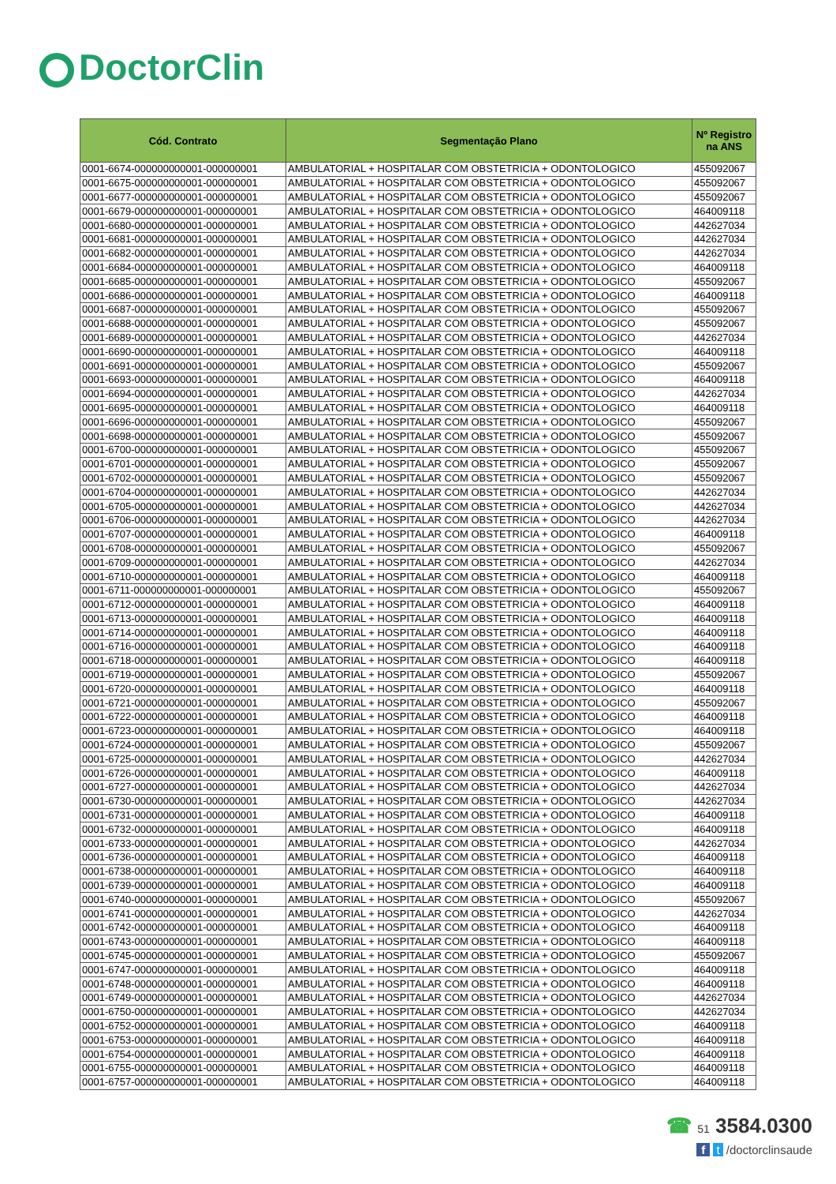DoctorClin
| Cód. Contrato | Segmentação Plano | Nº Registro na ANS |
| --- | --- | --- |
| 0001-6674-000000000001-000000001 | AMBULATORIAL + HOSPITALAR COM OBSTETRICIA + ODONTOLOGICO | 455092067 |
| 0001-6675-000000000001-000000001 | AMBULATORIAL + HOSPITALAR COM OBSTETRICIA + ODONTOLOGICO | 455092067 |
| 0001-6677-000000000001-000000001 | AMBULATORIAL + HOSPITALAR COM OBSTETRICIA + ODONTOLOGICO | 455092067 |
| 0001-6679-000000000001-000000001 | AMBULATORIAL + HOSPITALAR COM OBSTETRICIA + ODONTOLOGICO | 464009118 |
| 0001-6680-000000000001-000000001 | AMBULATORIAL + HOSPITALAR COM OBSTETRICIA + ODONTOLOGICO | 442627034 |
| 0001-6681-000000000001-000000001 | AMBULATORIAL + HOSPITALAR COM OBSTETRICIA + ODONTOLOGICO | 442627034 |
| 0001-6682-000000000001-000000001 | AMBULATORIAL + HOSPITALAR COM OBSTETRICIA + ODONTOLOGICO | 442627034 |
| 0001-6684-000000000001-000000001 | AMBULATORIAL + HOSPITALAR COM OBSTETRICIA + ODONTOLOGICO | 464009118 |
| 0001-6685-000000000001-000000001 | AMBULATORIAL + HOSPITALAR COM OBSTETRICIA + ODONTOLOGICO | 455092067 |
| 0001-6686-000000000001-000000001 | AMBULATORIAL + HOSPITALAR COM OBSTETRICIA + ODONTOLOGICO | 464009118 |
| 0001-6687-000000000001-000000001 | AMBULATORIAL + HOSPITALAR COM OBSTETRICIA + ODONTOLOGICO | 455092067 |
| 0001-6688-000000000001-000000001 | AMBULATORIAL + HOSPITALAR COM OBSTETRICIA + ODONTOLOGICO | 455092067 |
| 0001-6689-000000000001-000000001 | AMBULATORIAL + HOSPITALAR COM OBSTETRICIA + ODONTOLOGICO | 442627034 |
| 0001-6690-000000000001-000000001 | AMBULATORIAL + HOSPITALAR COM OBSTETRICIA + ODONTOLOGICO | 464009118 |
| 0001-6691-000000000001-000000001 | AMBULATORIAL + HOSPITALAR COM OBSTETRICIA + ODONTOLOGICO | 455092067 |
| 0001-6693-000000000001-000000001 | AMBULATORIAL + HOSPITALAR COM OBSTETRICIA + ODONTOLOGICO | 464009118 |
| 0001-6694-000000000001-000000001 | AMBULATORIAL + HOSPITALAR COM OBSTETRICIA + ODONTOLOGICO | 442627034 |
| 0001-6695-000000000001-000000001 | AMBULATORIAL + HOSPITALAR COM OBSTETRICIA + ODONTOLOGICO | 464009118 |
| 0001-6696-000000000001-000000001 | AMBULATORIAL + HOSPITALAR COM OBSTETRICIA + ODONTOLOGICO | 455092067 |
| 0001-6698-000000000001-000000001 | AMBULATORIAL + HOSPITALAR COM OBSTETRICIA + ODONTOLOGICO | 455092067 |
| 0001-6700-000000000001-000000001 | AMBULATORIAL + HOSPITALAR COM OBSTETRICIA + ODONTOLOGICO | 455092067 |
| 0001-6701-000000000001-000000001 | AMBULATORIAL + HOSPITALAR COM OBSTETRICIA + ODONTOLOGICO | 455092067 |
| 0001-6702-000000000001-000000001 | AMBULATORIAL + HOSPITALAR COM OBSTETRICIA + ODONTOLOGICO | 455092067 |
| 0001-6704-000000000001-000000001 | AMBULATORIAL + HOSPITALAR COM OBSTETRICIA + ODONTOLOGICO | 442627034 |
| 0001-6705-000000000001-000000001 | AMBULATORIAL + HOSPITALAR COM OBSTETRICIA + ODONTOLOGICO | 442627034 |
| 0001-6706-000000000001-000000001 | AMBULATORIAL + HOSPITALAR COM OBSTETRICIA + ODONTOLOGICO | 442627034 |
| 0001-6707-000000000001-000000001 | AMBULATORIAL + HOSPITALAR COM OBSTETRICIA + ODONTOLOGICO | 464009118 |
| 0001-6708-000000000001-000000001 | AMBULATORIAL + HOSPITALAR COM OBSTETRICIA + ODONTOLOGICO | 455092067 |
| 0001-6709-000000000001-000000001 | AMBULATORIAL + HOSPITALAR COM OBSTETRICIA + ODONTOLOGICO | 442627034 |
| 0001-6710-000000000001-000000001 | AMBULATORIAL + HOSPITALAR COM OBSTETRICIA + ODONTOLOGICO | 464009118 |
| 0001-6711-000000000001-000000001 | AMBULATORIAL + HOSPITALAR COM OBSTETRICIA + ODONTOLOGICO | 455092067 |
| 0001-6712-000000000001-000000001 | AMBULATORIAL + HOSPITALAR COM OBSTETRICIA + ODONTOLOGICO | 464009118 |
| 0001-6713-000000000001-000000001 | AMBULATORIAL + HOSPITALAR COM OBSTETRICIA + ODONTOLOGICO | 464009118 |
| 0001-6714-000000000001-000000001 | AMBULATORIAL + HOSPITALAR COM OBSTETRICIA + ODONTOLOGICO | 464009118 |
| 0001-6716-000000000001-000000001 | AMBULATORIAL + HOSPITALAR COM OBSTETRICIA + ODONTOLOGICO | 464009118 |
| 0001-6718-000000000001-000000001 | AMBULATORIAL + HOSPITALAR COM OBSTETRICIA + ODONTOLOGICO | 464009118 |
| 0001-6719-000000000001-000000001 | AMBULATORIAL + HOSPITALAR COM OBSTETRICIA + ODONTOLOGICO | 455092067 |
| 0001-6720-000000000001-000000001 | AMBULATORIAL + HOSPITALAR COM OBSTETRICIA + ODONTOLOGICO | 464009118 |
| 0001-6721-000000000001-000000001 | AMBULATORIAL + HOSPITALAR COM OBSTETRICIA + ODONTOLOGICO | 455092067 |
| 0001-6722-000000000001-000000001 | AMBULATORIAL + HOSPITALAR COM OBSTETRICIA + ODONTOLOGICO | 464009118 |
| 0001-6723-000000000001-000000001 | AMBULATORIAL + HOSPITALAR COM OBSTETRICIA + ODONTOLOGICO | 464009118 |
| 0001-6724-000000000001-000000001 | AMBULATORIAL + HOSPITALAR COM OBSTETRICIA + ODONTOLOGICO | 455092067 |
| 0001-6725-000000000001-000000001 | AMBULATORIAL + HOSPITALAR COM OBSTETRICIA + ODONTOLOGICO | 442627034 |
| 0001-6726-000000000001-000000001 | AMBULATORIAL + HOSPITALAR COM OBSTETRICIA + ODONTOLOGICO | 464009118 |
| 0001-6727-000000000001-000000001 | AMBULATORIAL + HOSPITALAR COM OBSTETRICIA + ODONTOLOGICO | 442627034 |
| 0001-6730-000000000001-000000001 | AMBULATORIAL + HOSPITALAR COM OBSTETRICIA + ODONTOLOGICO | 442627034 |
| 0001-6731-000000000001-000000001 | AMBULATORIAL + HOSPITALAR COM OBSTETRICIA + ODONTOLOGICO | 464009118 |
| 0001-6732-000000000001-000000001 | AMBULATORIAL + HOSPITALAR COM OBSTETRICIA + ODONTOLOGICO | 464009118 |
| 0001-6733-000000000001-000000001 | AMBULATORIAL + HOSPITALAR COM OBSTETRICIA + ODONTOLOGICO | 442627034 |
| 0001-6736-000000000001-000000001 | AMBULATORIAL + HOSPITALAR COM OBSTETRICIA + ODONTOLOGICO | 464009118 |
| 0001-6738-000000000001-000000001 | AMBULATORIAL + HOSPITALAR COM OBSTETRICIA + ODONTOLOGICO | 464009118 |
| 0001-6739-000000000001-000000001 | AMBULATORIAL + HOSPITALAR COM OBSTETRICIA + ODONTOLOGICO | 464009118 |
| 0001-6740-000000000001-000000001 | AMBULATORIAL + HOSPITALAR COM OBSTETRICIA + ODONTOLOGICO | 455092067 |
| 0001-6741-000000000001-000000001 | AMBULATORIAL + HOSPITALAR COM OBSTETRICIA + ODONTOLOGICO | 442627034 |
| 0001-6742-000000000001-000000001 | AMBULATORIAL + HOSPITALAR COM OBSTETRICIA + ODONTOLOGICO | 464009118 |
| 0001-6743-000000000001-000000001 | AMBULATORIAL + HOSPITALAR COM OBSTETRICIA + ODONTOLOGICO | 464009118 |
| 0001-6745-000000000001-000000001 | AMBULATORIAL + HOSPITALAR COM OBSTETRICIA + ODONTOLOGICO | 455092067 |
| 0001-6747-000000000001-000000001 | AMBULATORIAL + HOSPITALAR COM OBSTETRICIA + ODONTOLOGICO | 464009118 |
| 0001-6748-000000000001-000000001 | AMBULATORIAL + HOSPITALAR COM OBSTETRICIA + ODONTOLOGICO | 464009118 |
| 0001-6749-000000000001-000000001 | AMBULATORIAL + HOSPITALAR COM OBSTETRICIA + ODONTOLOGICO | 442627034 |
| 0001-6750-000000000001-000000001 | AMBULATORIAL + HOSPITALAR COM OBSTETRICIA + ODONTOLOGICO | 442627034 |
| 0001-6752-000000000001-000000001 | AMBULATORIAL + HOSPITALAR COM OBSTETRICIA + ODONTOLOGICO | 464009118 |
| 0001-6753-000000000001-000000001 | AMBULATORIAL + HOSPITALAR COM OBSTETRICIA + ODONTOLOGICO | 464009118 |
| 0001-6754-000000000001-000000001 | AMBULATORIAL + HOSPITALAR COM OBSTETRICIA + ODONTOLOGICO | 464009118 |
| 0001-6755-000000000001-000000001 | AMBULATORIAL + HOSPITALAR COM OBSTETRICIA + ODONTOLOGICO | 464009118 |
| 0001-6757-000000000001-000000001 | AMBULATORIAL + HOSPITALAR COM OBSTETRICIA + ODONTOLOGICO | 464009118 |
☎ 51 3584.0300
f t /doctorclinsaude